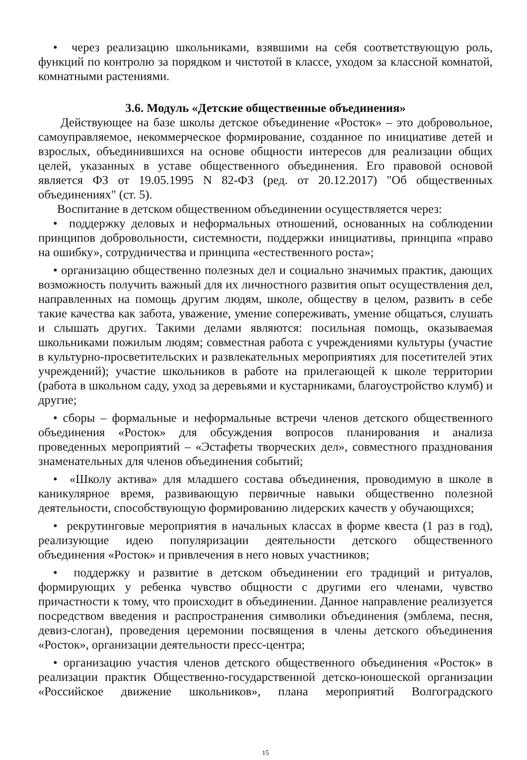• через реализацию школьниками, взявшими на себя соответствующую роль, функций по контролю за порядком и чистотой в классе, уходом за классной комнатой, комнатными растениями.
3.6. Модуль «Детские общественные объединения»
Действующее на базе школы детское объединение «Росток» – это добровольное, самоуправляемое, некоммерческое формирование, созданное по инициативе детей и взрослых, объединившихся на основе общности интересов для реализации общих целей, указанных в уставе общественного объединения. Его правовой основой является ФЗ от 19.05.1995 N 82-ФЗ (ред. от 20.12.2017) "Об общественных объединениях" (ст. 5).
Воспитание в детском общественном объединении осуществляется через:
• поддержку деловых и неформальных отношений, основанных на соблюдении принципов добровольности, системности, поддержки инициативы, принципа «право на ошибку», сотрудничества и принципа «естественного роста»;
• организацию общественно полезных дел и социально значимых практик, дающих возможность получить важный для их личностного развития опыт осуществления дел, направленных на помощь другим людям, школе, обществу в целом, развить в себе такие качества как забота, уважение, умение сопереживать, умение общаться, слушать и слышать других. Такими делами являются: посильная помощь, оказываемая школьниками пожилым людям; совместная работа с учреждениями культуры (участие в культурно-просветительских и развлекательных мероприятиях для посетителей этих учреждений); участие школьников в работе на прилегающей к школе территории (работа в школьном саду, уход за деревьями и кустарниками, благоустройство клумб) и другие;
• сборы – формальные и неформальные встречи членов детского общественного объединения «Росток» для обсуждения вопросов планирования и анализа проведенных мероприятий – «Эстафеты творческих дел», совместного празднования знаменательных для членов объединения событий;
• «Школу актива» для младшего состава объединения, проводимую в школе в каникулярное время, развивающую первичные навыки общественно полезной деятельности, способствующую формированию лидерских качеств у обучающихся;
• рекрутинговые мероприятия в начальных классах в форме квеста (1 раз в год), реализующие идею популяризации деятельности детского общественного объединения «Росток» и привлечения в него новых участников;
• поддержку и развитие в детском объединении его традиций и ритуалов, формирующих у ребенка чувство общности с другими его членами, чувство причастности к тому, что происходит в объединении. Данное направление реализуется посредством введения и распространения символики объединения (эмблема, песня, девиз-слоган), проведения церемонии посвящения в члены детского объединения «Росток», организации деятельности пресс-центра;
• организацию участия членов детского общественного объединения «Росток» в реализации практик Общественно-государственной детско-юношеской организации «Российское движение школьников», плана мероприятий Волгоградского
15